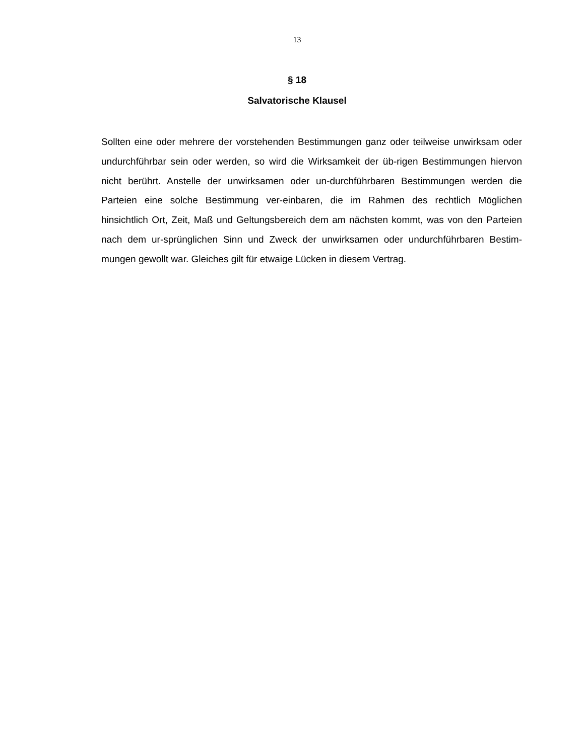13
§ 18
Salvatorische Klausel
Sollten eine oder mehrere der vorstehenden Bestimmungen ganz oder teilweise unwirksam oder undurchführbar sein oder werden, so wird die Wirksamkeit der üb-rigen Bestimmungen hiervon nicht berührt. Anstelle der unwirksamen oder un-durchführbaren Bestimmungen werden die Parteien eine solche Bestimmung ver-einbaren, die im Rahmen des rechtlich Möglichen hinsichtlich Ort, Zeit, Maß und Geltungsbereich dem am nächsten kommt, was von den Parteien nach dem ur-sprünglichen Sinn und Zweck der unwirksamen oder undurchführbaren Bestim-mungen gewollt war. Gleiches gilt für etwaige Lücken in diesem Vertrag.